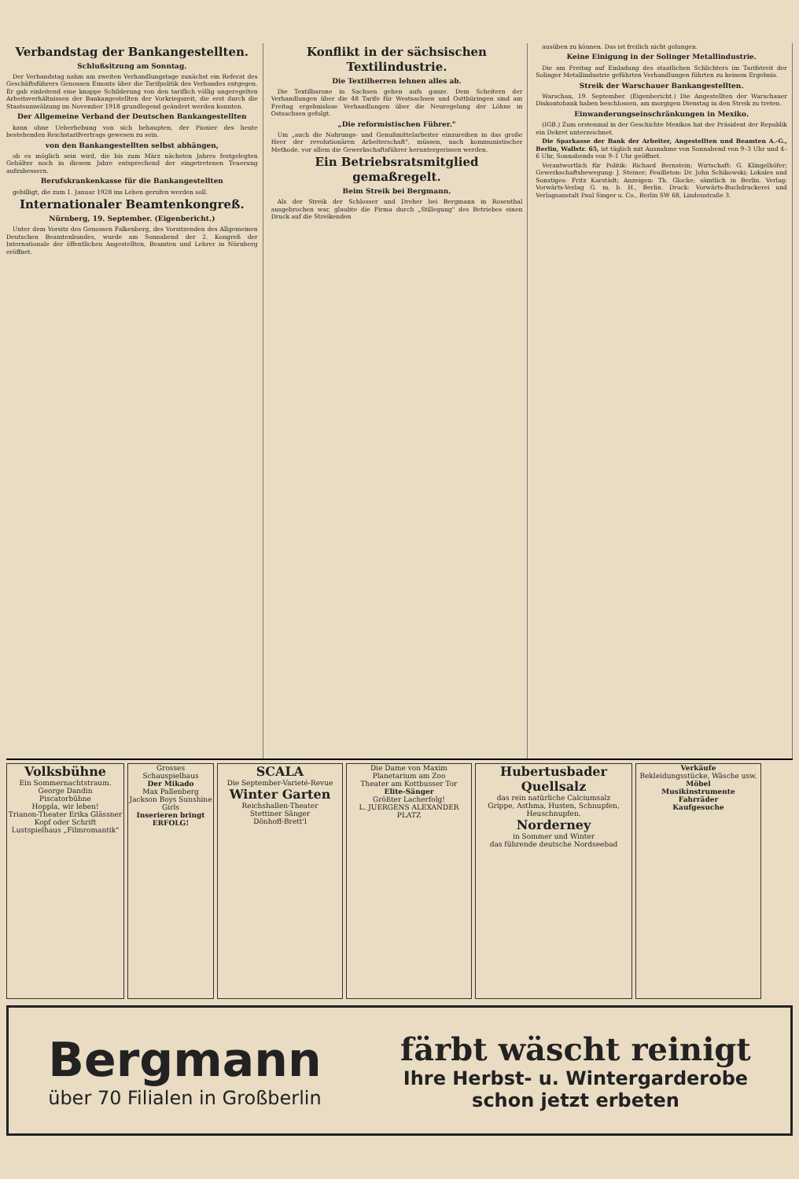Verbandstag der Bankangestellten.
Schlußsitzung am Sonntag.
Der Verbandstag nahm am zweiten Verhandlungstage zunächst ein Referat des Geschäftsführers Genossen Emonts über die Tarifpolitik des Verbandes entgegen. Er gab einleitend eine knappe Schilderung von den tariflich völlig ungeregelten Arbeitsverhältnissen der Bankangestellten der Vorkriegszeit, die erst durch die Staatsumwälzung im November 1918 grundlegend geändert werden konnten.
Der Allgemeine Verband der Deutschen Bankangestellten
kann ohne Ueberhebung von sich behaupten, der Pionier des heute bestehenden Reichstarifvertrags gewesen zu sein.
von den Bankangestellten selbst abhängen,
ob es möglich sein wird, die bis zum März nächsten Jahres festgelegten Gehälter noch in diesem Jahre entsprechend der eingetretenen Teuerung aufzubessern.
Berufskrankenkasse für die Bankangestellten
gebilligt, die zum 1. Januar 1928 ins Leben gerufen werden soll.
Internationaler Beamtenkongreß.
Nürnberg, 19. September. (Eigenbericht.)
Unter dem Vorsitz des Genossen Falkenberg, des Vorsitzenden des Allgemeinen Deutschen Beamtenbundes, wurde am Sonnabend der 2. Kongreß der Internationale der öffentlichen Angestellten, Beamten und Lehrer in Nürnberg eröffnet.
Konflikt in der sächsischen Textilindustrie.
Die Textilherren lehnen alles ab.
Die Textilbarone in Sachsen gehen aufs ganze. Dem Scheitern der Verhandlungen über die 48 Tarife für Westsachsen und Ostthüringen sind am Freitag ergebnislose Verhandlungen über die Neuregelung der Löhne in Ostsachsen gefolgt.
„Die reformistischen Führer."
Um „auch die Nahrungs- und Genußmittelarbeiter einzureihen in das große Heer der revolutionären Arbeiterschaft", müssen, nach kommunistischer Methode, vor allem die Gewerkschaftsführer heruntergerissen werden.
Ein Betriebsratsmitglied gemaßregelt.
Beim Streik bei Bergmann.
Als der Streik der Schlosser und Dreher bei Bergmann in Rosenthal ausgebrochen war, glaubte die Firma durch „Stillegung" des Betriebes einen Druck auf die Streikenden
ausüben zu können. Das ist freilich nicht gelungen.
Keine Einigung in der Solinger Metallindustrie.
Die am Freitag auf Einladung des staatlichen Schlichters im Tarifstreit der Solinger Metallindustrie geführten Verhandlungen führten zu keinem Ergebnis.
Streik der Warschauer Bankangestellten.
Warschau, 19. September. (Eigenbericht.) Die Angestellten der Warschauer Diskontobank haben beschlossen, am morgigen Dienstag in den Streik zu treten.
Einwanderungseinschränkungen in Mexiko.
(IGB.) Zum erstenmal in der Geschichte Mexikos hat der Präsident der Republik ein Dekret unterzeichnet.
Die Sparkasse der Bank der Arbeiter, Angestellten und Beamten A.-G., Berlin, Wallstr. 65, ist täglich mit Ausnahme von Sonnabend von 9–3 Uhr und 4–6 Uhr, Sonnabends von 9–1 Uhr geöffnet.
Verantwortlich für Politik: Richard Bernstein; Wirtschaft: G. Klingelhöfer; Gewerkschaftsbewegung: J. Steiner; Feuilleton: Dr. John Schikowski; Lokales und Sonstiges: Fritz Karstädt; Anzeigen: Th. Glocke; sämtlich in Berlin. Verlag: Vorwärts-Verlag G. m. b. H., Berlin. Druck: Vorwärts-Buchdruckerei und Verlagsanstalt Paul Singer u. Co., Berlin SW 68, Lindenstraße 3.
Volksbühne
Ein Sommernachtstraum.
George Dandin
Piscatorbühne
Hoppla, wir leben!
Trianon-Theater Erika Glässner
Kopf oder Schrift
Lustspielhaus „Filmromantik"
Grosses Schauspielhaus
Der Mikado
Max Pallenberg
Jackson Boys Sunshine Girls
Inserieren bringt ERFOLG!
SCALA
Die September-Varieté-Revue
Winter Garten
Reichshallen-Theater
Stettiner Sänger
Dönhoff-Brett'l
Die Dame von Maxim
Planetarium am Zoo
Theater am Kottbusser Tor
Elite-Sänger
Größter Lacherfolg!
L. JUERGENS ALEXANDER PLATZ
Hubertusbader Quellsalz
das rein natürliche Calciumsalz
Grippe, Asthma, Husten, Schnupfen, Heuschnupfen.
Norderney
in Sommer und Winter
das führende deutsche Nordseebad
Verkäufe
Bekleidungsstücke, Wäsche usw.
Möbel
Musikinstrumente
Fahrräder
Kaufgesuche
Bergmann
über 70 Filialen in Großberlin
färbt wäscht reinigt
Ihre Herbst- u. Wintergarderobe
schon jetzt erbeten